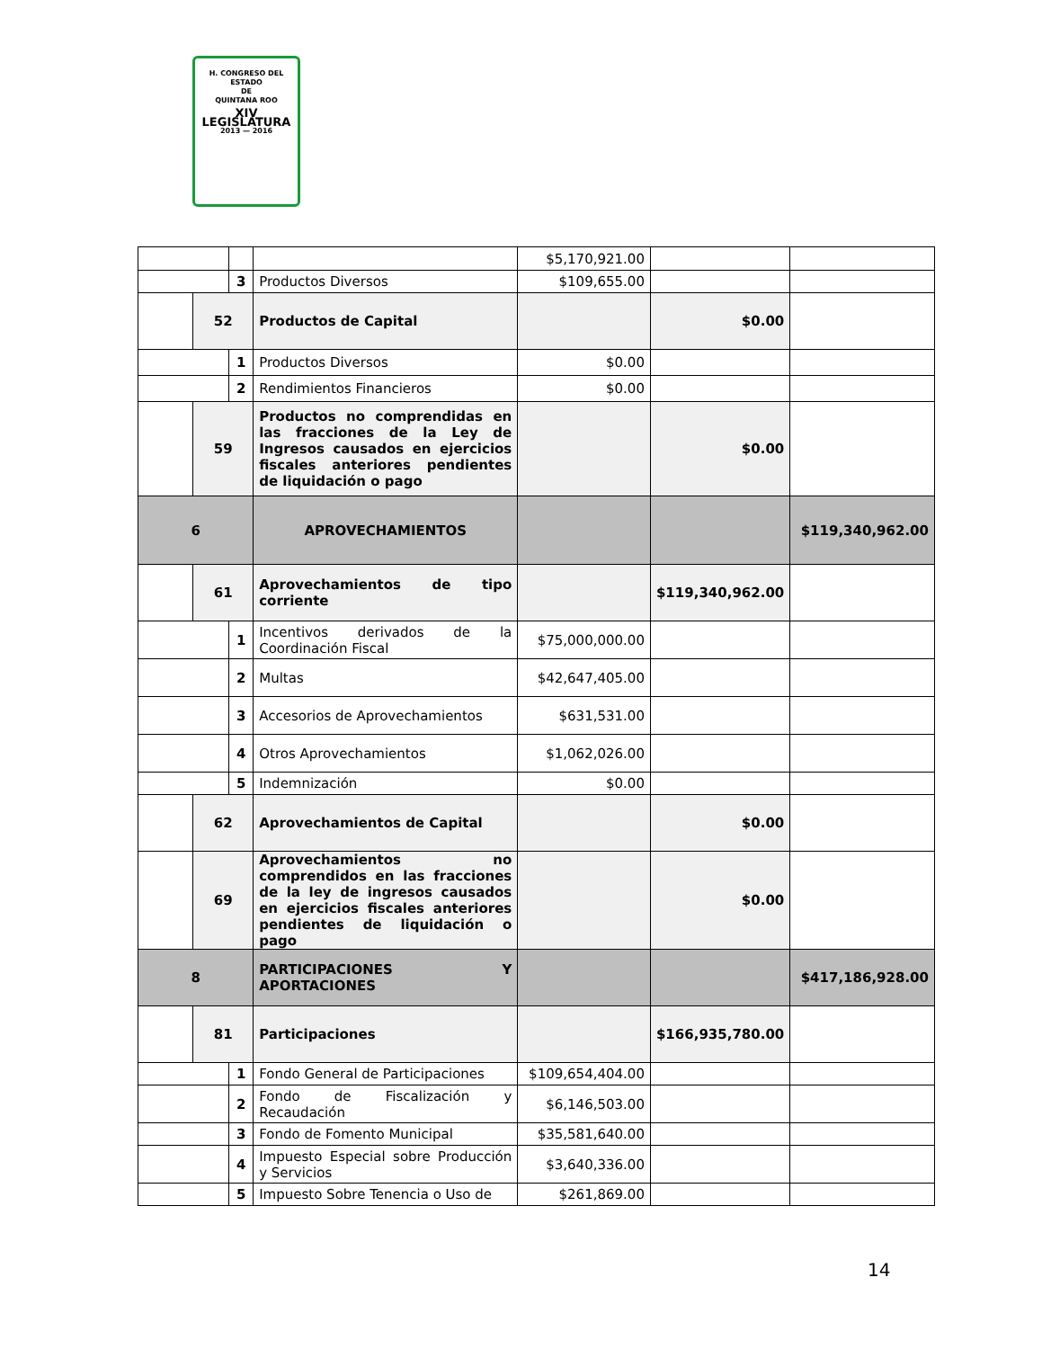H. CONGRESO DEL ESTADO
DE
QUINTANA ROO
XIV LEGISLATURA
2013 — 2016
| | | | | $5,170,921.00 | | |
| | | 3 | Productos Diversos | $109,655.00 | | |
| | 52 | | Productos de Capital | | $0.00 | |
| | | 1 | Productos Diversos | $0.00 | | |
| | | 2 | Rendimientos Financieros | $0.00 | | |
| | 59 | | Productos no comprendidas en las fracciones de la Ley de Ingresos causados en ejercicios fiscales anteriores pendientes de liquidación o pago | | $0.00 | |
| 6 | | | APROVECHAMIENTOS | | | $119,340,962.00 |
| | 61 | | Aprovechamientos de tipo corriente | | $119,340,962.00 | |
| | | 1 | Incentivos derivados de la Coordinación Fiscal | $75,000,000.00 | | |
| | | 2 | Multas | $42,647,405.00 | | |
| | | 3 | Accesorios de Aprovechamientos | $631,531.00 | | |
| | | 4 | Otros Aprovechamientos | $1,062,026.00 | | |
| | | 5 | Indemnización | $0.00 | | |
| | 62 | | Aprovechamientos de Capital | | $0.00 | |
| | 69 | | Aprovechamientos no comprendidos en las fracciones de la ley de ingresos causados en ejercicios fiscales anteriores pendientes de liquidación o pago | | $0.00 | |
| 8 | | | PARTICIPACIONES Y APORTACIONES | | | $417,186,928.00 |
| | 81 | | Participaciones | | $166,935,780.00 | |
| | | 1 | Fondo General de Participaciones | $109,654,404.00 | | |
| | | 2 | Fondo de Fiscalización y Recaudación | $6,146,503.00 | | |
| | | 3 | Fondo de Fomento Municipal | $35,581,640.00 | | |
| | | 4 | Impuesto Especial sobre Producción y Servicios | $3,640,336.00 | | |
| | | 5 | Impuesto Sobre Tenencia o Uso de | $261,869.00 | | |
14